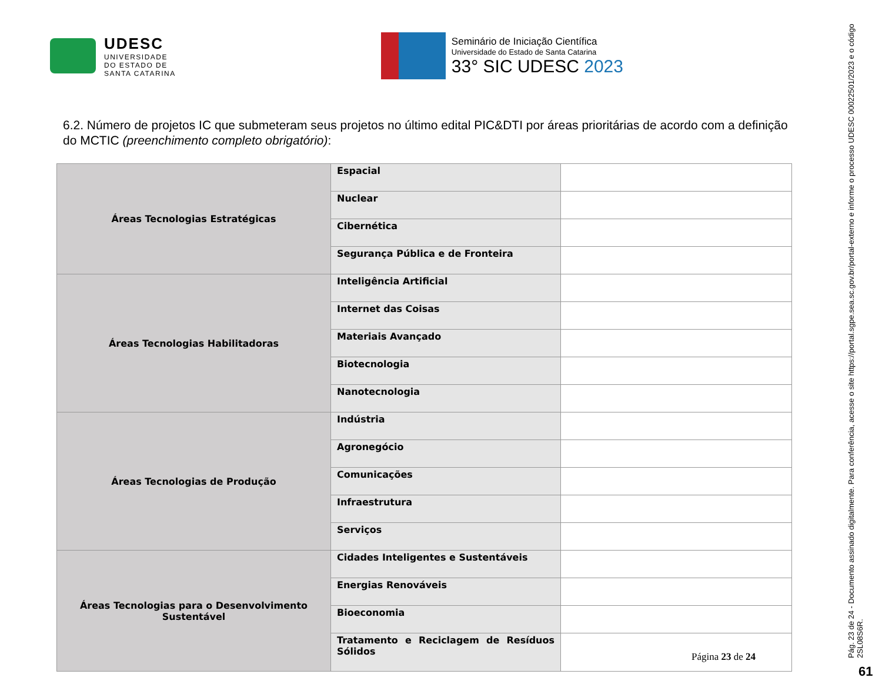UDESC
UNIVERSIDADE
DO ESTADO DE
SANTA CATARINA
Seminário de Iniciação Científica
Universidade do Estado de Santa Catarina
33° SIC UDESC 2023
6.2. Número de projetos IC que submeteram seus projetos no último edital PIC&DTI por áreas prioritárias de acordo com a definição do MCTIC (preenchimento completo obrigatório):
| Áreas Tecnologias Estratégicas | Espacial | |
| | Nuclear | |
| | Cibernética | |
| | Segurança Pública e de Fronteira | |
| Áreas Tecnologias Habilitadoras | Inteligência Artificial | |
| | Internet das Coisas | |
| | Materiais Avançado | |
| | Biotecnologia | |
| | Nanotecnologia | |
| Áreas Tecnologias de Produção | Indústria | |
| | Agronegócio | |
| | Comunicações | |
| | Infraestrutura | |
| | Serviços | |
| Áreas Tecnologias para o Desenvolvimento Sustentável | Cidades Inteligentes e Sustentáveis | |
| | Energias Renováveis | |
| | Bioeconomia | |
| | Tratamento e Reciclagem de Resíduos Sólidos | |
Página 23 de 24
Pág. 23 de 24 - Documento assinado digitalmente. Para conferência, acesse o site https://portal.sgpe.sea.sc.gov.br/portal-externo e informe o processo UDESC 00022501/2023 e o código 2SL08S6R.
61